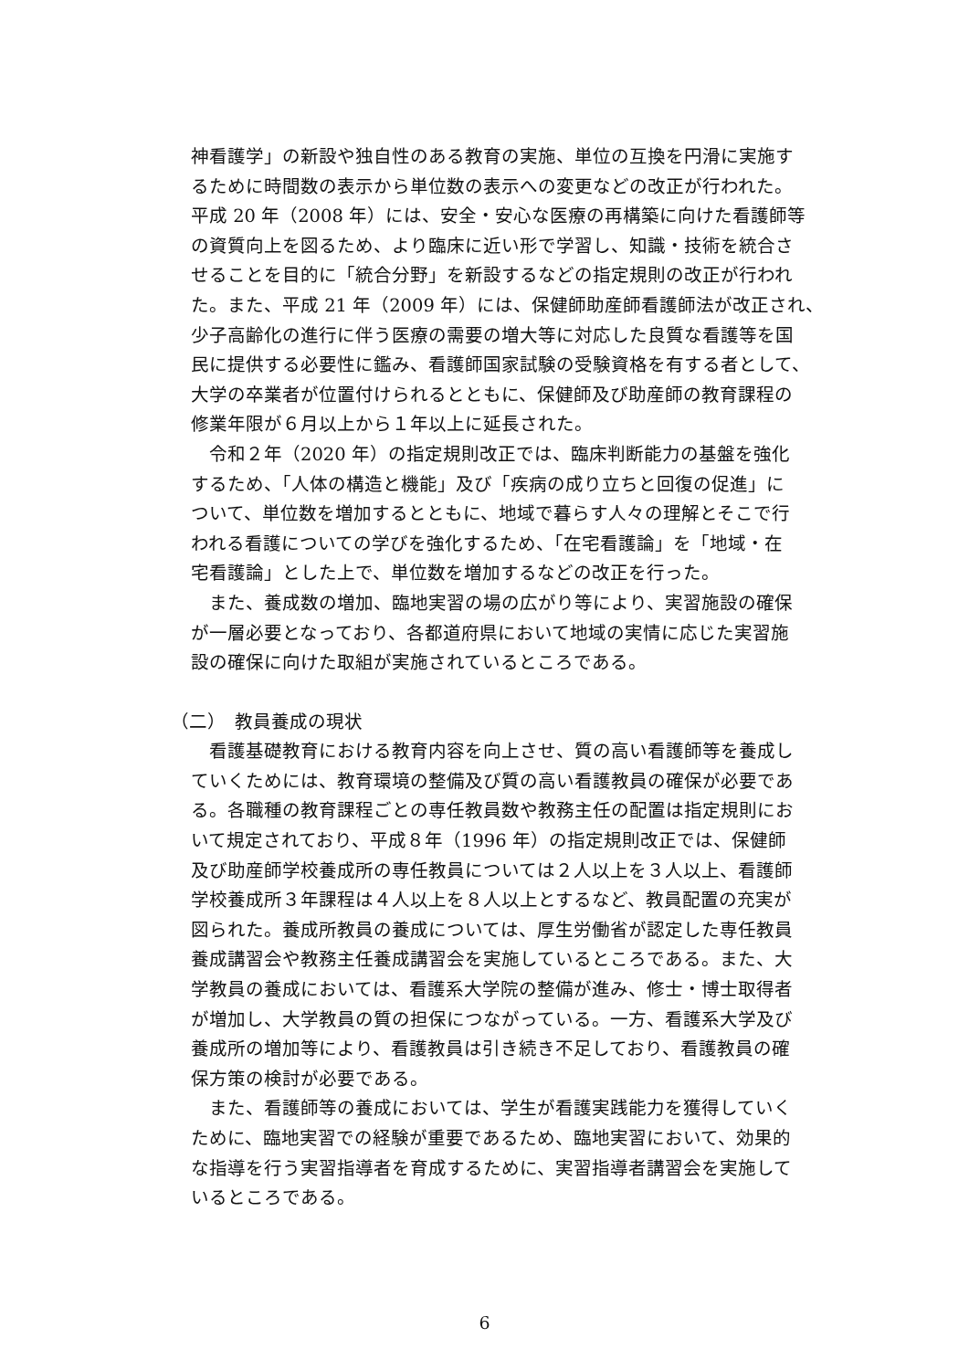神看護学」の新設や独自性のある教育の実施、単位の互換を円滑に実施す
るために時間数の表示から単位数の表示への変更などの改正が行われた。
平成 20 年（2008 年）には、安全・安心な医療の再構築に向けた看護師等
の資質向上を図るため、より臨床に近い形で学習し、知識・技術を統合さ
せることを目的に「統合分野」を新設するなどの指定規則の改正が行われ
た。また、平成 21 年（2009 年）には、保健師助産師看護師法が改正され、
少子高齢化の進行に伴う医療の需要の増大等に対応した良質な看護等を国
民に提供する必要性に鑑み、看護師国家試験の受験資格を有する者として、
大学の卒業者が位置付けられるとともに、保健師及び助産師の教育課程の
修業年限が６月以上から１年以上に延長された。
　令和２年（2020 年）の指定規則改正では、臨床判断能力の基盤を強化
するため、「人体の構造と機能」及び「疾病の成り立ちと回復の促進」に
ついて、単位数を増加するとともに、地域で暮らす人々の理解とそこで行
われる看護についての学びを強化するため、「在宅看護論」を「地域・在
宅看護論」とした上で、単位数を増加するなどの改正を行った。
　また、養成数の増加、臨地実習の場の広がり等により、実習施設の確保
が一層必要となっており、各都道府県において地域の実情に応じた実習施
設の確保に向けた取組が実施されているところである。
（二）　教員養成の現状
　看護基礎教育における教育内容を向上させ、質の高い看護師等を養成し
ていくためには、教育環境の整備及び質の高い看護教員の確保が必要であ
る。各職種の教育課程ごとの専任教員数や教務主任の配置は指定規則にお
いて規定されており、平成８年（1996 年）の指定規則改正では、保健師
及び助産師学校養成所の専任教員については２人以上を３人以上、看護師
学校養成所３年課程は４人以上を８人以上とするなど、教員配置の充実が
図られた。養成所教員の養成については、厚生労働省が認定した専任教員
養成講習会や教務主任養成講習会を実施しているところである。また、大
学教員の養成においては、看護系大学院の整備が進み、修士・博士取得者
が増加し、大学教員の質の担保につながっている。一方、看護系大学及び
養成所の増加等により、看護教員は引き続き不足しており、看護教員の確
保方策の検討が必要である。
　また、看護師等の養成においては、学生が看護実践能力を獲得していく
ために、臨地実習での経験が重要であるため、臨地実習において、効果的
な指導を行う実習指導者を育成するために、実習指導者講習会を実施して
いるところである。
6